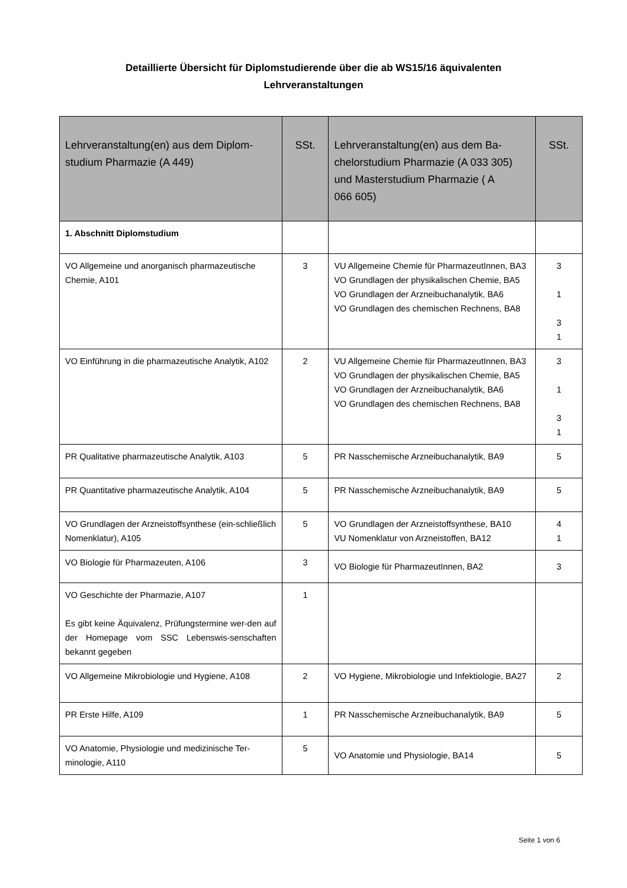Detaillierte Übersicht für Diplomstudierende über die ab WS15/16 äquivalenten
Lehrveranstaltungen
| Lehrveranstaltung(en) aus dem Diplom- studium Pharmazie (A 449) | SSt. | Lehrveranstaltung(en) aus dem Ba- chelorstudium Pharmazie (A 033 305) und Masterstudium Pharmazie ( A 066 605) | SSt. |
| --- | --- | --- | --- |
| 1. Abschnitt Diplomstudium | | | |
| VO Allgemeine und anorganisch pharmazeutische Chemie, A101 | 3 | VU Allgemeine Chemie für PharmazeutInnen, BA3 VO Grundlagen der physikalischen Chemie, BA5 VO Grundlagen der Arzneibuchanalytik, BA6 VO Grundlagen des chemischen Rechnens, BA8 | 3 1 3 1 |
| VO Einführung in die pharmazeutische Analytik, A102 | 2 | VU Allgemeine Chemie für PharmazeutInnen, BA3 VO Grundlagen der physikalischen Chemie, BA5 VO Grundlagen der Arzneibuchanalytik, BA6 VO Grundlagen des chemischen Rechnens, BA8 | 3 1 3 1 |
| PR Qualitative pharmazeutische Analytik, A103 | 5 | PR Nasschemische Arzneibuchanalytik, BA9 | 5 |
| PR Quantitative pharmazeutische Analytik, A104 | 5 | PR Nasschemische Arzneibuchanalytik, BA9 | 5 |
| VO Grundlagen der Arzneistoffsynthese (ein-schließlich Nomenklatur), A105 | 5 | VO Grundlagen der Arzneistoffsynthese, BA10 VU Nomenklatur von Arzneistoffen, BA12 | 4 1 |
| VO Biologie für Pharmazeuten, A106 | 3 | VO Biologie für PharmazeutInnen, BA2 | 3 |
| VO Geschichte der Pharmazie, A107 Es gibt keine Äquivalenz, Prüfungstermine wer-den auf der Homepage vom SSC Lebenswis-senschaften bekannt gegeben | 1 | | |
| VO Allgemeine Mikrobiologie und Hygiene, A108 | 2 | VO Hygiene, Mikrobiologie und Infektiologie, BA27 | 2 |
| PR Erste Hilfe, A109 | 1 | PR Nasschemische Arzneibuchanalytik, BA9 | 5 |
| VO Anatomie, Physiologie und medizinische Ter-minologie, A110 | 5 | VO Anatomie und Physiologie, BA14 | 5 |
Seite 1 von 6